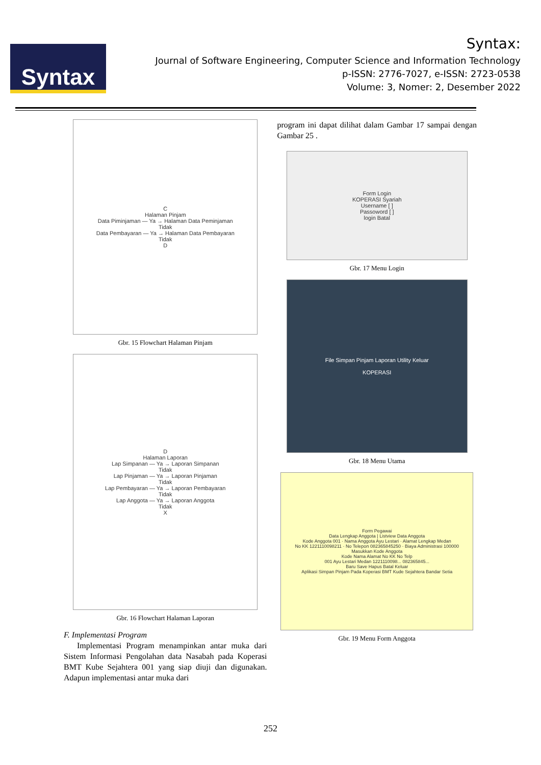Syntax
Syntax:
Journal of Software Engineering, Computer Science and Information Technology
p-ISSN: 2776-7027, e-ISSN: 2723-0538
Volume: 3, Nomer: 2, Desember 2022
C
Halaman Pinjam
Data Piminjaman — Ya → Halaman Data Peminjaman
Tidak
Data Pembayaran — Ya → Halaman Data Pembayaran
Tidak
D
Gbr. 15 Flowchart Halaman Pinjam
D
Halaman Laporan
Lap Simpanan — Ya → Laporan Simpanan
Tidak
Lap Pinjaman — Ya → Laporan Pinjaman
Tidak
Lap Pembayaran — Ya → Laporan Pembayaran
Tidak
Lap Anggota — Ya → Laporan Anggota
Tidak
X
Gbr. 16 Flowchart Halaman Laporan
F. Implementasi Program
Implementasi Program menampinkan antar muka dari Sistem Informasi Pengolahan data Nasabah pada Koperasi BMT Kube Sejahtera 001 yang siap diuji dan digunakan. Adapun implementasi antar muka dari
program ini dapat dilihat dalam Gambar 17 sampai dengan Gambar 25 .
Form Login
KOPERASI Syariah
Username [ ]
Passoword [ ]
login Batal
Gbr. 17 Menu Login
File Simpan Pinjam Laporan Utility Keluar
KOPERASI
Gbr. 18 Menu Utama
Form Pegawai
Data Lengkap Anggota | Listview Data Anggota
Kode Anggota 001 · Nama Anggota Ayu Lestari · Alamat Lengkap Medan
No KK 1221110098211 · No Telepon 082365845250 · Biaya Administrasi 100000
Masukkan Kode Anggota
Kode Nama Alamat No KK No Telp
001 Ayu Lestari Medan 1221110098... 082365845...
Baru Save Hapus Batal Keluar
Aplikasi Simpan Pinjam Pada Koperasi BMT Kude Sejahtera Bandar Setia
Gbr. 19 Menu Form Anggota
252